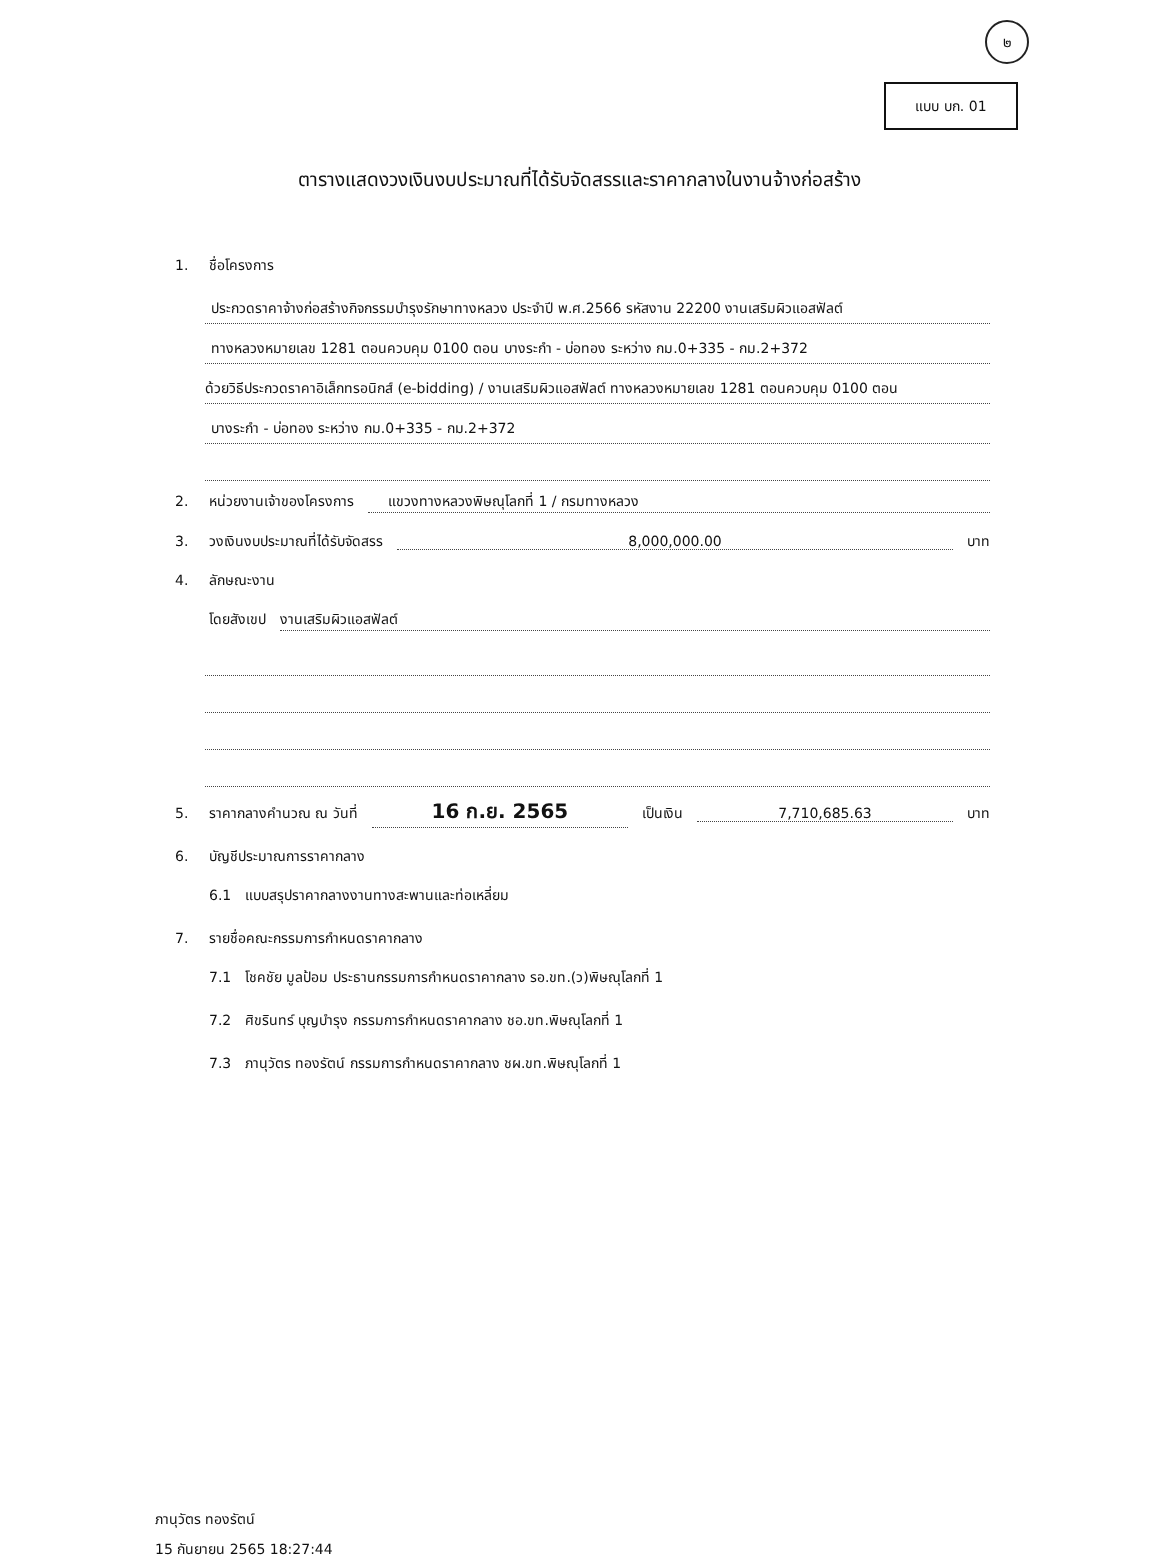๒
แบบ บก. 01
ตารางแสดงวงเงินงบประมาณที่ได้รับจัดสรรและราคากลางในงานจ้างก่อสร้าง
1. ชื่อโครงการ
ประกวดราคาจ้างก่อสร้างกิจกรรมบำรุงรักษาทางหลวง ประจำปี พ.ศ.2566 รหัสงาน 22200 งานเสริมผิวแอสฟัลต์
ทางหลวงหมายเลข 1281 ตอนควบคุม 0100 ตอน บางระกำ - บ่อทอง ระหว่าง กม.0+335 - กม.2+372
ด้วยวิธีประกวดราคาอิเล็กทรอนิกส์ (e-bidding) / งานเสริมผิวแอสฟัลต์ ทางหลวงหมายเลข 1281 ตอนควบคุม 0100 ตอน
บางระกำ - บ่อทอง ระหว่าง กม.0+335 - กม.2+372
2. หน่วยงานเจ้าของโครงการ แขวงทางหลวงพิษณุโลกที่ 1 / กรมทางหลวง
3. วงเงินงบประมาณที่ได้รับจัดสรร 8,000,000.00 บาท
4. ลักษณะงาน
โดยสังเขป งานเสริมผิวแอสฟัลต์
5. ราคากลางคำนวณ ณ วันที่ 16 ก.ย. 2565 เป็นเงิน 7,710,685.63 บาท
6. บัญชีประมาณการราคากลาง
6.1 แบบสรุปราคากลางงานทางสะพานและท่อเหลี่ยม
7. รายชื่อคณะกรรมการกำหนดราคากลาง
7.1 โชคชัย มูลป้อม ประธานกรรมการกำหนดราคากลาง รอ.ขท.(ว)พิษณุโลกที่ 1
7.2 ศิขรินทร์ บุญบำรุง กรรมการกำหนดราคากลาง ชอ.ขท.พิษณุโลกที่ 1
7.3 ภานุวัตร ทองรัตน์ กรรมการกำหนดราคากลาง ชผ.ขท.พิษณุโลกที่ 1
ภานุวัตร ทองรัตน์
15 กันยายน 2565 18:27:44